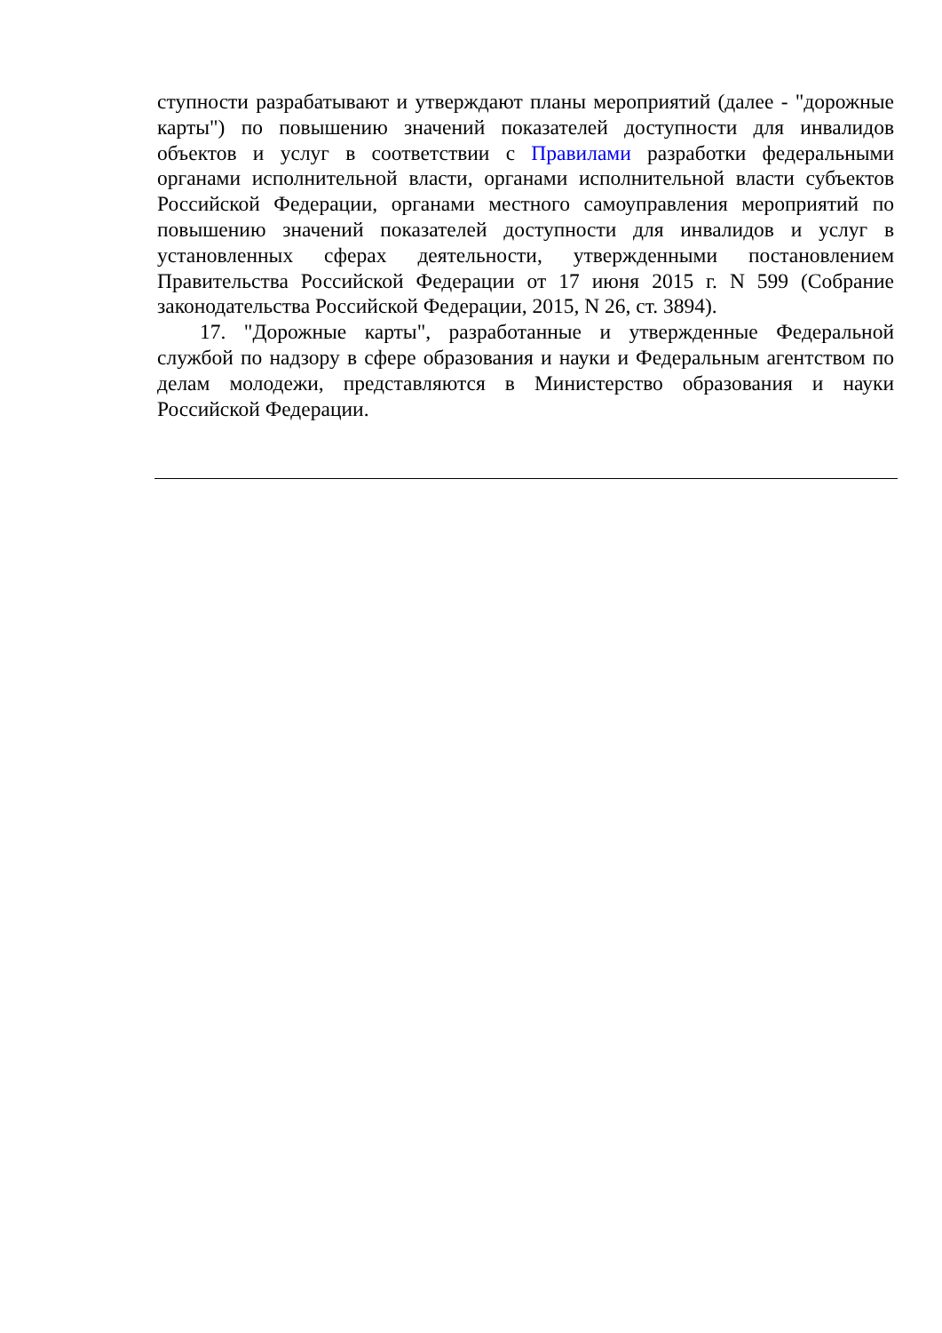ступности разрабатывают и утверждают планы мероприятий (далее - "дорожные карты") по повышению значений показателей доступности для инвалидов объектов и услуг в соответствии с Правилами разработки федеральными органами исполнительной власти, органами исполнительной власти субъектов Российской Федерации, органами местного самоуправления мероприятий по повышению значений показателей доступности для инвалидов и услуг в установленных сферах деятельности, утвержденными постановлением Правительства Российской Федерации от 17 июня 2015 г. N 599 (Собрание законодательства Российской Федерации, 2015, N 26, ст. 3894).
17. "Дорожные карты", разработанные и утвержденные Федеральной службой по надзору в сфере образования и науки и Федеральным агентством по делам молодежи, представляются в Министерство образования и науки Российской Федерации.